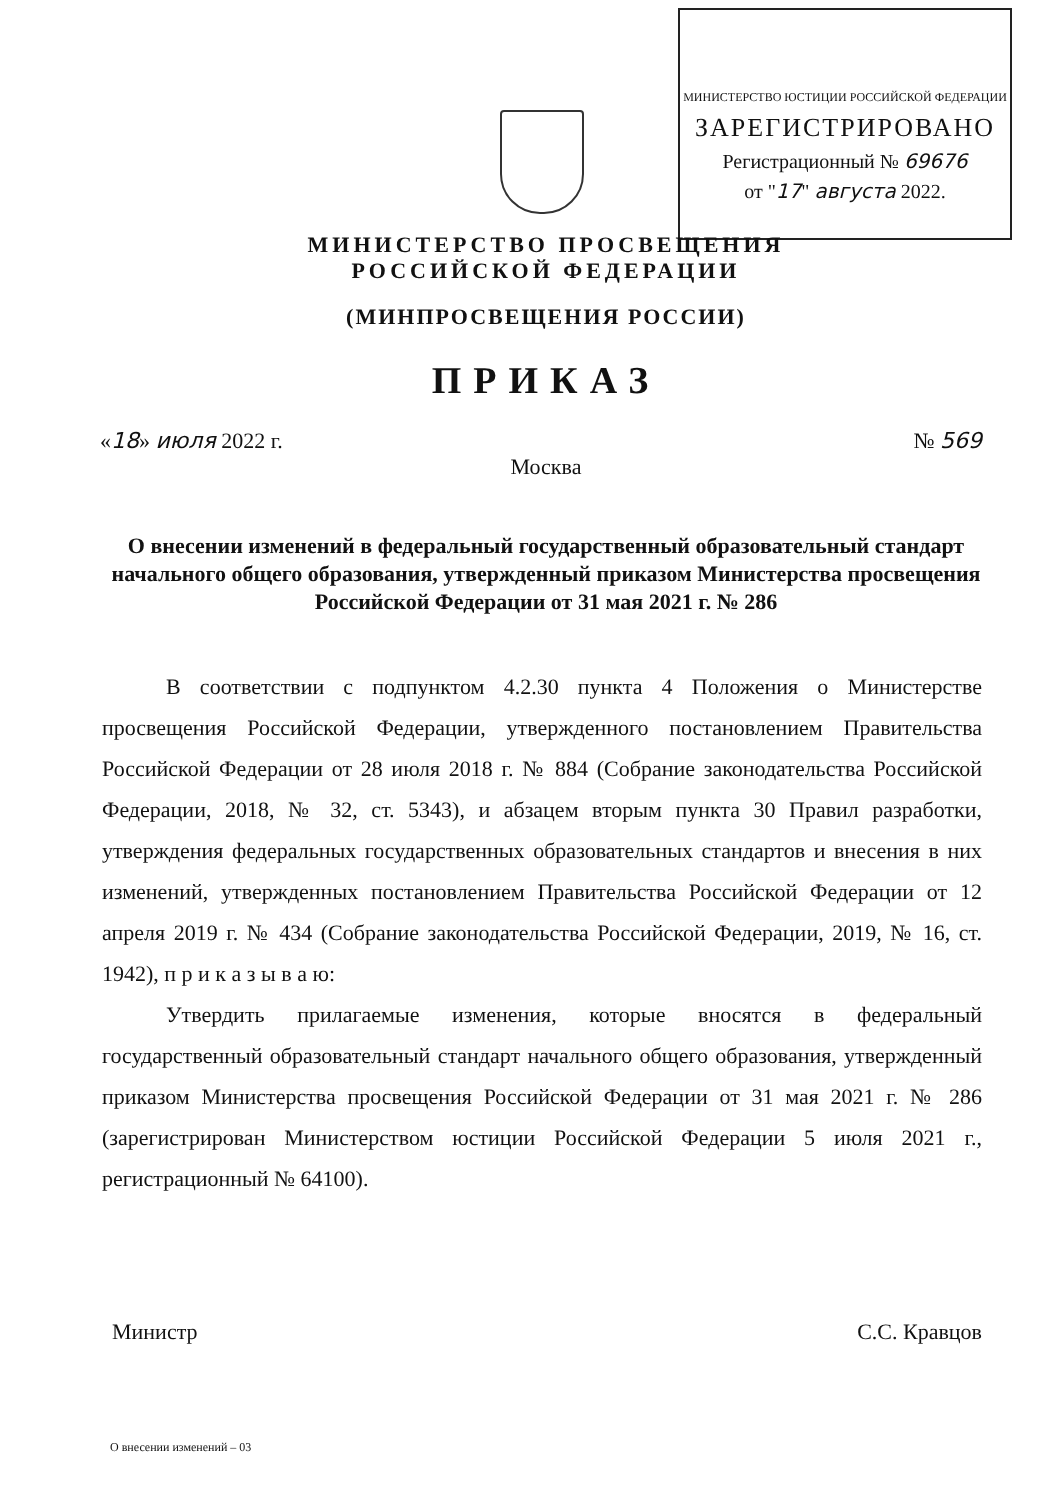МИНИСТЕРСТВО ЮСТИЦИИ РОССИЙСКОЙ ФЕДЕРАЦИИ
ЗАРЕГИСТРИРОВАНО
Регистрационный № 69676
от "17" августа 2022.
МИНИСТЕРСТВО ПРОСВЕЩЕНИЯ
РОССИЙСКОЙ ФЕДЕРАЦИИ
(МИНПРОСВЕЩЕНИЯ РОССИИ)
ПРИКАЗ
«18» июля 2022 г. № 569
Москва
О внесении изменений в федеральный государственный образовательный стандарт начального общего образования, утвержденный приказом Министерства просвещения Российской Федерации от 31 мая 2021 г. № 286
В соответствии с подпунктом 4.2.30 пункта 4 Положения о Министерстве просвещения Российской Федерации, утвержденного постановлением Правительства Российской Федерации от 28 июля 2018 г. № 884 (Собрание законодательства Российской Федерации, 2018, № 32, ст. 5343), и абзацем вторым пункта 30 Правил разработки, утверждения федеральных государственных образовательных стандартов и внесения в них изменений, утвержденных постановлением Правительства Российской Федерации от 12 апреля 2019 г. № 434 (Собрание законодательства Российской Федерации, 2019, № 16, ст. 1942), п р и к а з ы в а ю:
Утвердить прилагаемые изменения, которые вносятся в федеральный государственный образовательный стандарт начального общего образования, утвержденный приказом Министерства просвещения Российской Федерации от 31 мая 2021 г. № 286 (зарегистрирован Министерством юстиции Российской Федерации 5 июля 2021 г., регистрационный № 64100).
Министр С.С. Кравцов
О внесении изменений – 03